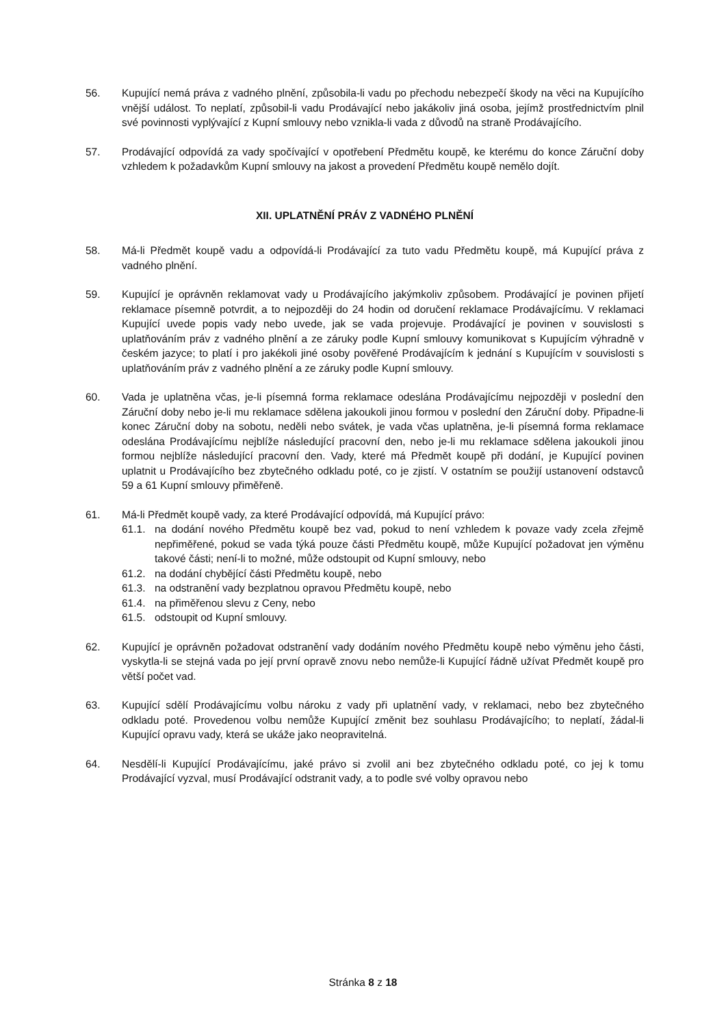56. Kupující nemá práva z vadného plnění, způsobila-li vadu po přechodu nebezpečí škody na věci na Kupujícího vnější událost. To neplatí, způsobil-li vadu Prodávající nebo jakákoliv jiná osoba, jejímž prostřednictvím plnil své povinnosti vyplývající z Kupní smlouvy nebo vznikla-li vada z důvodů na straně Prodávajícího.
57. Prodávající odpovídá za vady spočívající v opotřebení Předmětu koupě, ke kterému do konce Záruční doby vzhledem k požadavkům Kupní smlouvy na jakost a provedení Předmětu koupě nemělo dojít.
XII. UPLATNĚNÍ PRÁV Z VADNÉHO PLNĚNÍ
58. Má-li Předmět koupě vadu a odpovídá-li Prodávající za tuto vadu Předmětu koupě, má Kupující práva z vadného plnění.
59. Kupující je oprávněn reklamovat vady u Prodávajícího jakýmkoliv způsobem. Prodávající je povinen přijetí reklamace písemně potvrdit, a to nejpozději do 24 hodin od doručení reklamace Prodávajícímu. V reklamaci Kupující uvede popis vady nebo uvede, jak se vada projevuje. Prodávající je povinen v souvislosti s uplatňováním práv z vadného plnění a ze záruky podle Kupní smlouvy komunikovat s Kupujícím výhradně v českém jazyce; to platí i pro jakékoli jiné osoby pověřené Prodávajícím k jednání s Kupujícím v souvislosti s uplatňováním práv z vadného plnění a ze záruky podle Kupní smlouvy.
60. Vada je uplatněna včas, je-li písemná forma reklamace odeslána Prodávajícímu nejpozději v poslední den Záruční doby nebo je-li mu reklamace sdělena jakoukoli jinou formou v poslední den Záruční doby. Připadne-li konec Záruční doby na sobotu, neděli nebo svátek, je vada včas uplatněna, je-li písemná forma reklamace odeslána Prodávajícímu nejblíže následující pracovní den, nebo je-li mu reklamace sdělena jakoukoli jinou formou nejblíže následující pracovní den. Vady, které má Předmět koupě při dodání, je Kupující povinen uplatnit u Prodávajícího bez zbytečného odkladu poté, co je zjistí. V ostatním se použijí ustanovení odstavců 59 a 61 Kupní smlouvy přiměřeně.
61. Má-li Předmět koupě vady, za které Prodávající odpovídá, má Kupující právo:
61.1. na dodání nového Předmětu koupě bez vad, pokud to není vzhledem k povaze vady zcela zřejmě nepřiměřené, pokud se vada týká pouze části Předmětu koupě, může Kupující požadovat jen výměnu takové části; není-li to možné, může odstoupit od Kupní smlouvy, nebo
61.2. na dodání chybějící části Předmětu koupě, nebo
61.3. na odstranění vady bezplatnou opravou Předmětu koupě, nebo
61.4. na přiměřenou slevu z Ceny, nebo
61.5. odstoupit od Kupní smlouvy.
62. Kupující je oprávněn požadovat odstranění vady dodáním nového Předmětu koupě nebo výměnu jeho části, vyskytla-li se stejná vada po její první opravě znovu nebo nemůže-li Kupující řádně užívat Předmět koupě pro větší počet vad.
63. Kupující sdělí Prodávajícímu volbu nároku z vady při uplatnění vady, v reklamaci, nebo bez zbytečného odkladu poté. Provedenou volbu nemůže Kupující změnit bez souhlasu Prodávajícího; to neplatí, žádal-li Kupující opravu vady, která se ukáže jako neopravitelná.
64. Nesdělí-li Kupující Prodávajícímu, jaké právo si zvolil ani bez zbytečného odkladu poté, co jej k tomu Prodávající vyzval, musí Prodávající odstranit vady, a to podle své volby opravou nebo
Stránka 8 z 18